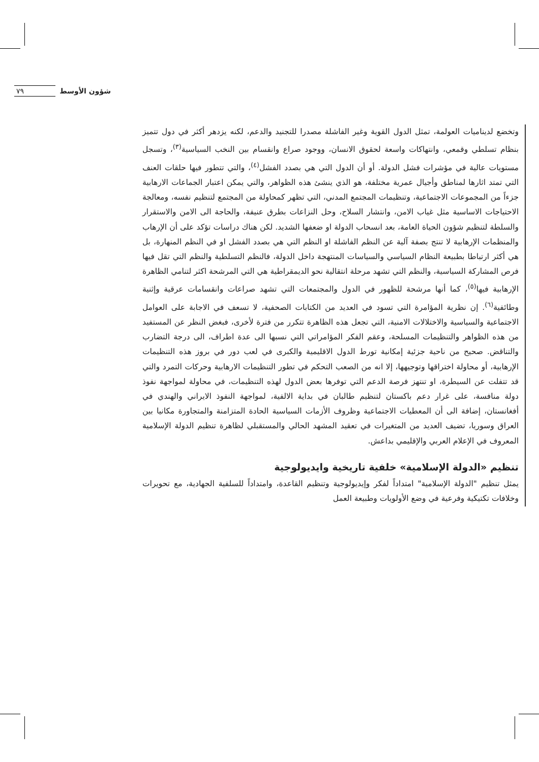شؤون الأوسط ٧٩
وتخضع لديناميات العولمة، تمثل الدول القوية وغير الفاشلة مصدرا للتجنيد والدعم، لكنه يزدهر أكثر في دول تتميز بنظام تسلطي وقمعي، وانتهاكات واسعة لحقوق الانسان، ووجود صراع وانقسام بين النخب السياسية<sup>(٣)</sup>، وتسجل مستويات عالية في مؤشرات فشل الدولة. أو أن الدول التي هي بصدد الفشل<sup>(٤)</sup>، والتي تتطور فيها حلقات العنف التي تمتد اثارها لمناطق وأجيال عمرية مختلفة، هو الذي ينشئ هذه الظواهر، والتي يمكن اعتبار الجماعات الارهابية جزءاً من المجموعات الاجتماعية، وتنظيمات المجتمع المدني، التي تظهر كمحاولة من المجتمع لتنظيم نفسه، ومعالجة الاحتياجات الاساسية مثل غياب الامن، وانتشار السلاح، وحل النزاعات بطرق عنيفة، والحاجة الى الامن والاستقرار والسلطة لتنظيم شؤون الحياة العامة، بعد انسحاب الدولة او ضعفها الشديد. لكن هناك دراسات تؤكد على أن الإرهاب والمنظمات الإرهابية لا تنتج بصفة آلية عن النظم الفاشلة او النظم التي هي بصدد الفشل او في النظم المنهارة، بل هي أكثر ارتباطا بطبيعة النظام السياسي والسياسات المنتهجة داخل الدولة، فالنظم التسلطية والنظم التي تقل فيها فرص المشاركة السياسية، والنظم التي تشهد مرحلة انتقالية نحو الديمقراطية هي التي المرشحة اكثر لتنامي الظاهرة الإرهابية فيها<sup>(٥)</sup>، كما أنها مرشحة للظهور في الدول والمجتمعات التي تشهد صراعات وانقسامات عرقية وإثنية وطائفية<sup>(٦)</sup>. إن نظرية المؤامرة التي تسود في العديد من الكتابات الصحفية، لا تسعف في الاجابة على العوامل الاجتماعية والسياسية والاختلالات الامنية، التي تجعل هذه الظاهرة تتكرر من فترة لأخرى، فبغض النظر عن المستفيد من هذه الظواهر والتنظيمات المسلحة، وعقم الفكر المؤامراتي التي نسبها الى عدة اطراف، الى درجة التضارب والتناقض. صحيح من ناحية جزئية إمكانية تورط الدول الاقليمية والكبرى في لعب دور في بروز هذه التنظيمات الإرهابية، أو محاولة اختراقها وتوجيهها، إلا انه من الصعب التحكم في تطور التنظيمات الارهابية وحركات التمرد والتي قد تتفلت عن السيطرة، او تنتهز فرصة الدعم التي توفرها بعض الدول لهذه التنظيمات، في محاولة لمواجهة نفوذ دولة منافسة، على غرار دعم باكستان لتنظيم طالبان في بداية الالفية، لمواجهة النفوذ الايراني والهندي في أفغانستان، إضافة الى أن المعطيات الاجتماعية وظروف الأزمات السياسية الحادة المتزامنة والمتجاورة مكانيا بين العراق وسوريا، تضيف العديد من المتغيرات في تعقيد المشهد الحالي والمستقبلي لظاهرة تنظيم الدولة الإسلامية المعروف في الإعلام العربي والإقليمي بداعش.
تنظيم «الدولة الإسلامية» خلفية تاريخية وايديولوجية
يمثل تنظيم "الدولة الإسلامية" امتداداً لفكر وإيديولوجية وتنظيم القاعدة، وامتداداً للسلفية الجهادية، مع تحويرات وخلافات تكتيكية وفرعية في وضع الأولويات وطبيعة العمل